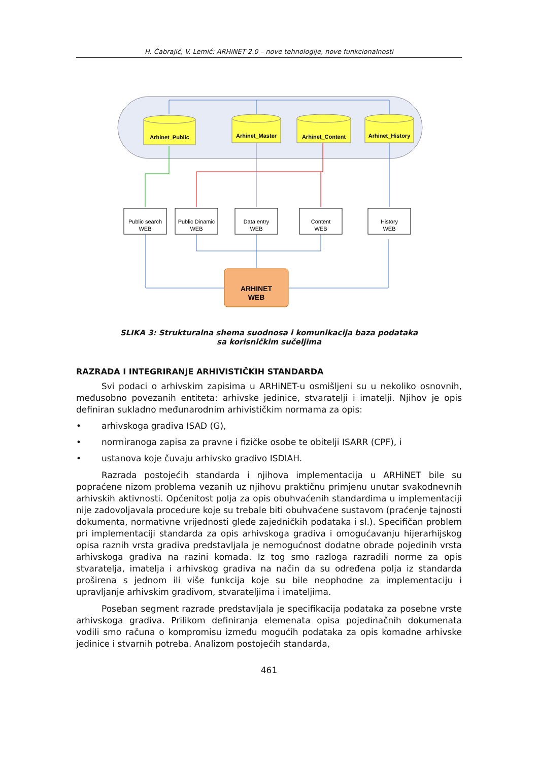H. Čabrajić, V. Lemić: ARHiNET 2.0 – nove tehnologije, nove funkcionalnosti
Arhinet_Public
Arhinet_Master
Arhinet_Content
Arhinet_History
Public search
WEB
Public Dinamic
WEB
Data entry
WEB
Content
WEB
History
WEB
ARHINET
WEB
SLIKA 3: Strukturalna shema suodnosa i komunikacija baza podataka
sa korisničkim sučeljima
RAZRADA I INTEGRIRANJE ARHIVISTIČKIH STANDARDA
Svi podaci o arhivskim zapisima u ARHiNET-u osmišljeni su u nekoliko osnovnih, međusobno povezanih entiteta: arhivske jedinice, stvaratelji i imatelji. Njihov je opis definiran sukladno međunarodnim arhivističkim normama za opis:
• arhivskoga gradiva ISAD (G),
• normiranoga zapisa za pravne i fizičke osobe te obitelji ISARR (CPF), i
• ustanova koje čuvaju arhivsko gradivo ISDIAH.
Razrada postojećih standarda i njihova implementacija u ARHiNET bile su popraćene nizom problema vezanih uz njihovu praktičnu primjenu unutar svakodnevnih arhivskih aktivnosti. Općenitost polja za opis obuhvaćenih standardima u implementaciji nije zadovoljavala procedure koje su trebale biti obuhvaćene sustavom (praćenje tajnosti dokumenta, normativne vrijednosti glede zajedničkih podataka i sl.). Specifičan problem pri implementaciji standarda za opis arhivskoga gradiva i omogućavanju hijerarhijskog opisa raznih vrsta gradiva predstavljala je nemogućnost dodatne obrade pojedinih vrsta arhivskoga gradiva na razini komada. Iz tog smo razloga razradili norme za opis stvaratelja, imatelja i arhivskog gradiva na način da su određena polja iz standarda proširena s jednom ili više funkcija koje su bile neophodne za implementaciju i upravljanje arhivskim gradivom, stvarateljima i imateljima.
Poseban segment razrade predstavljala je specifikacija podataka za posebne vrste arhivskoga gradiva. Prilikom definiranja elemenata opisa pojedinačnih dokumenata vodili smo računa o kompromisu između mogućih podataka za opis komadne arhivske jedinice i stvarnih potreba. Analizom postojećih standarda,
461